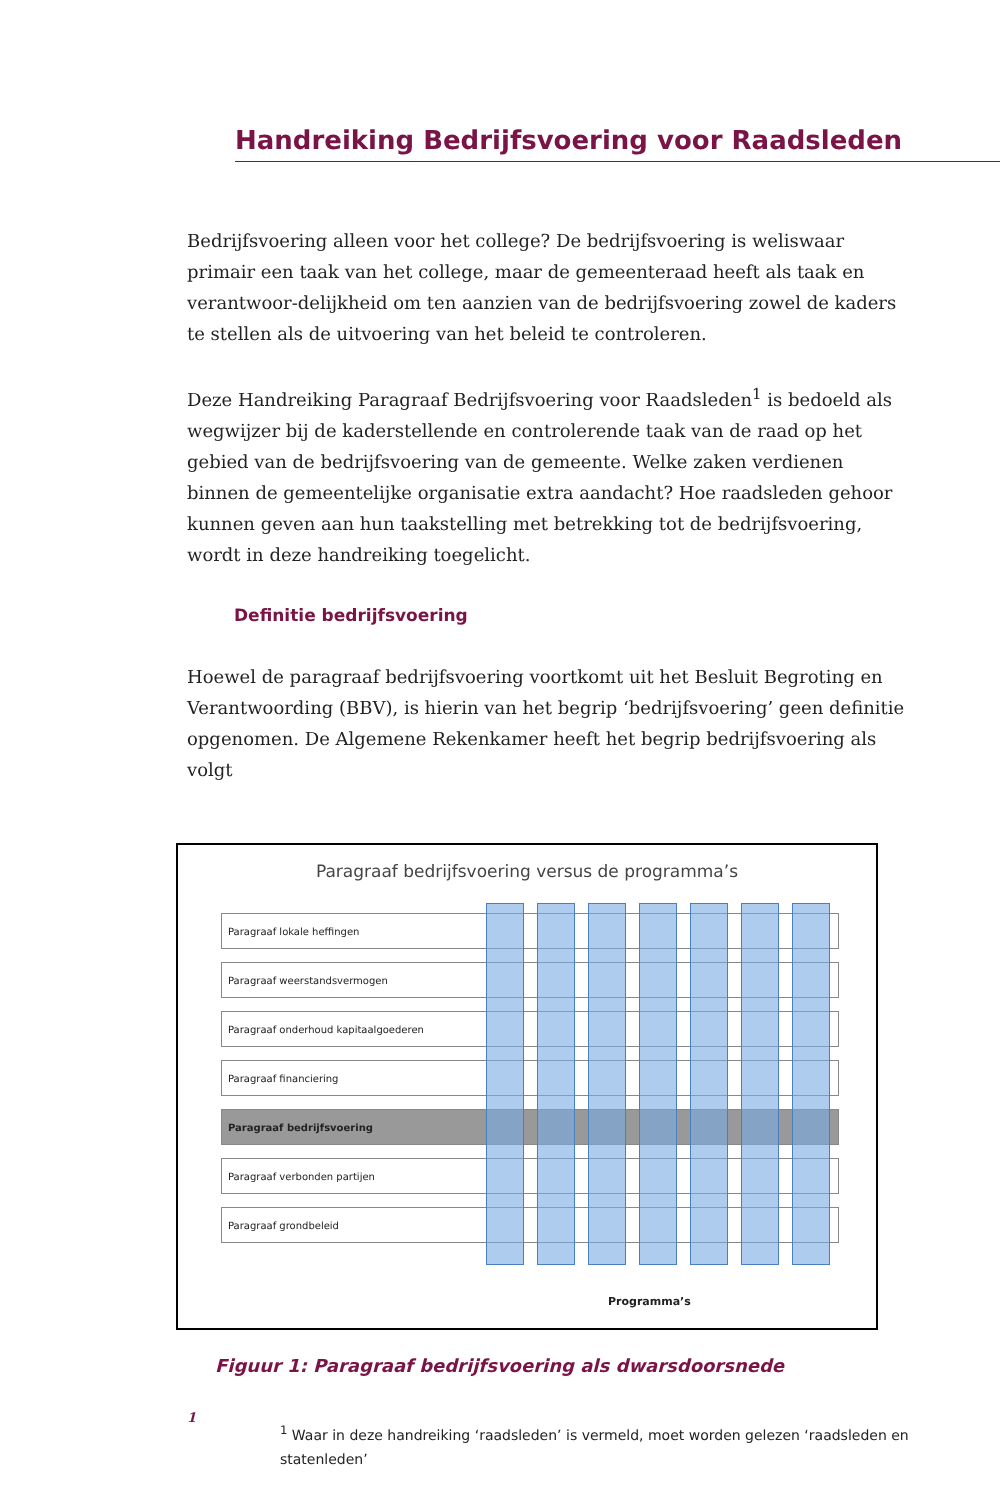Handreiking Bedrijfsvoering voor Raadsleden
Bedrijfsvoering alleen voor het college? De bedrijfsvoering is weliswaar primair een taak van het college, maar de gemeenteraad heeft als taak en verantwoor-delijkheid om ten aanzien van de bedrijfsvoering zowel de kaders te stellen als de uitvoering van het beleid te controleren.
Deze Handreiking Paragraaf Bedrijfsvoering voor Raadsleden<sup>1</sup> is bedoeld als wegwijzer bij de kaderstellende en controlerende taak van de raad op het gebied van de bedrijfsvoering van de gemeente. Welke zaken verdienen binnen de gemeentelijke organisatie extra aandacht? Hoe raadsleden gehoor kunnen geven aan hun taakstelling met betrekking tot de bedrijfsvoering, wordt in deze handreiking toegelicht.
Definitie bedrijfsvoering
Hoewel de paragraaf bedrijfsvoering voortkomt uit het Besluit Begroting en Verantwoording (BBV), is hierin van het begrip ‘bedrijfsvoering’ geen definitie opgenomen. De Algemene Rekenkamer heeft het begrip bedrijfsvoering als volgt
Paragraaf bedrijfsvoering versus de programma’s
Paragraaf lokale heffingen
Paragraaf weerstandsvermogen
Paragraaf onderhoud kapitaalgoederen
Paragraaf financiering
Paragraaf bedrijfsvoering
Paragraaf verbonden partijen
Paragraaf grondbeleid
Programma’s
Figuur 1: Paragraaf bedrijfsvoering als dwarsdoorsnede
1
<sup>1</sup> Waar in deze handreiking ‘raadsleden’ is vermeld, moet worden gelezen ‘raadsleden en statenleden’